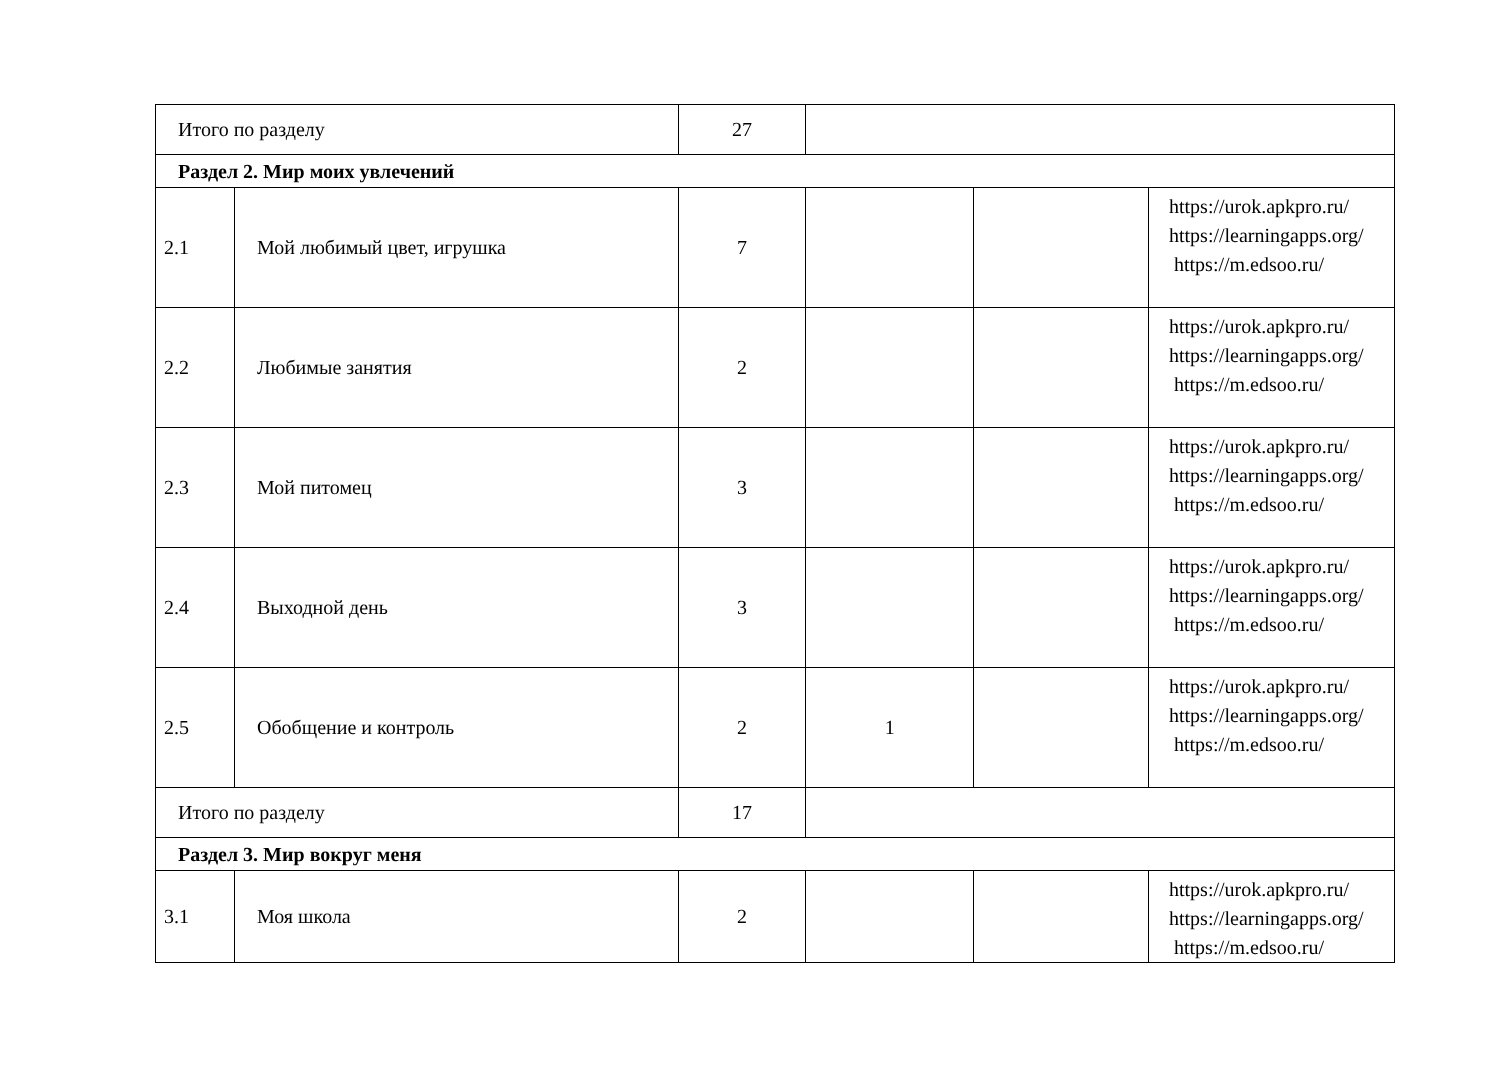| Итого по разделу | | 27 | | | |
| Раздел 2. Мир моих увлечений | | | | | |
| 2.1 | Мой любимый цвет, игрушка | 7 | | | https://urok.apkpro.ru/ https://learningapps.org/ https://m.edsoo.ru/ |
| 2.2 | Любимые занятия | 2 | | | https://urok.apkpro.ru/ https://learningapps.org/ https://m.edsoo.ru/ |
| 2.3 | Мой питомец | 3 | | | https://urok.apkpro.ru/ https://learningapps.org/ https://m.edsoo.ru/ |
| 2.4 | Выходной день | 3 | | | https://urok.apkpro.ru/ https://learningapps.org/ https://m.edsoo.ru/ |
| 2.5 | Обобщение и контроль | 2 | 1 | | https://urok.apkpro.ru/ https://learningapps.org/ https://m.edsoo.ru/ |
| Итого по разделу | | 17 | | | |
| Раздел 3. Мир вокруг меня | | | | | |
| 3.1 | Моя школа | 2 | | | https://urok.apkpro.ru/ https://learningapps.org/ https://m.edsoo.ru/ |